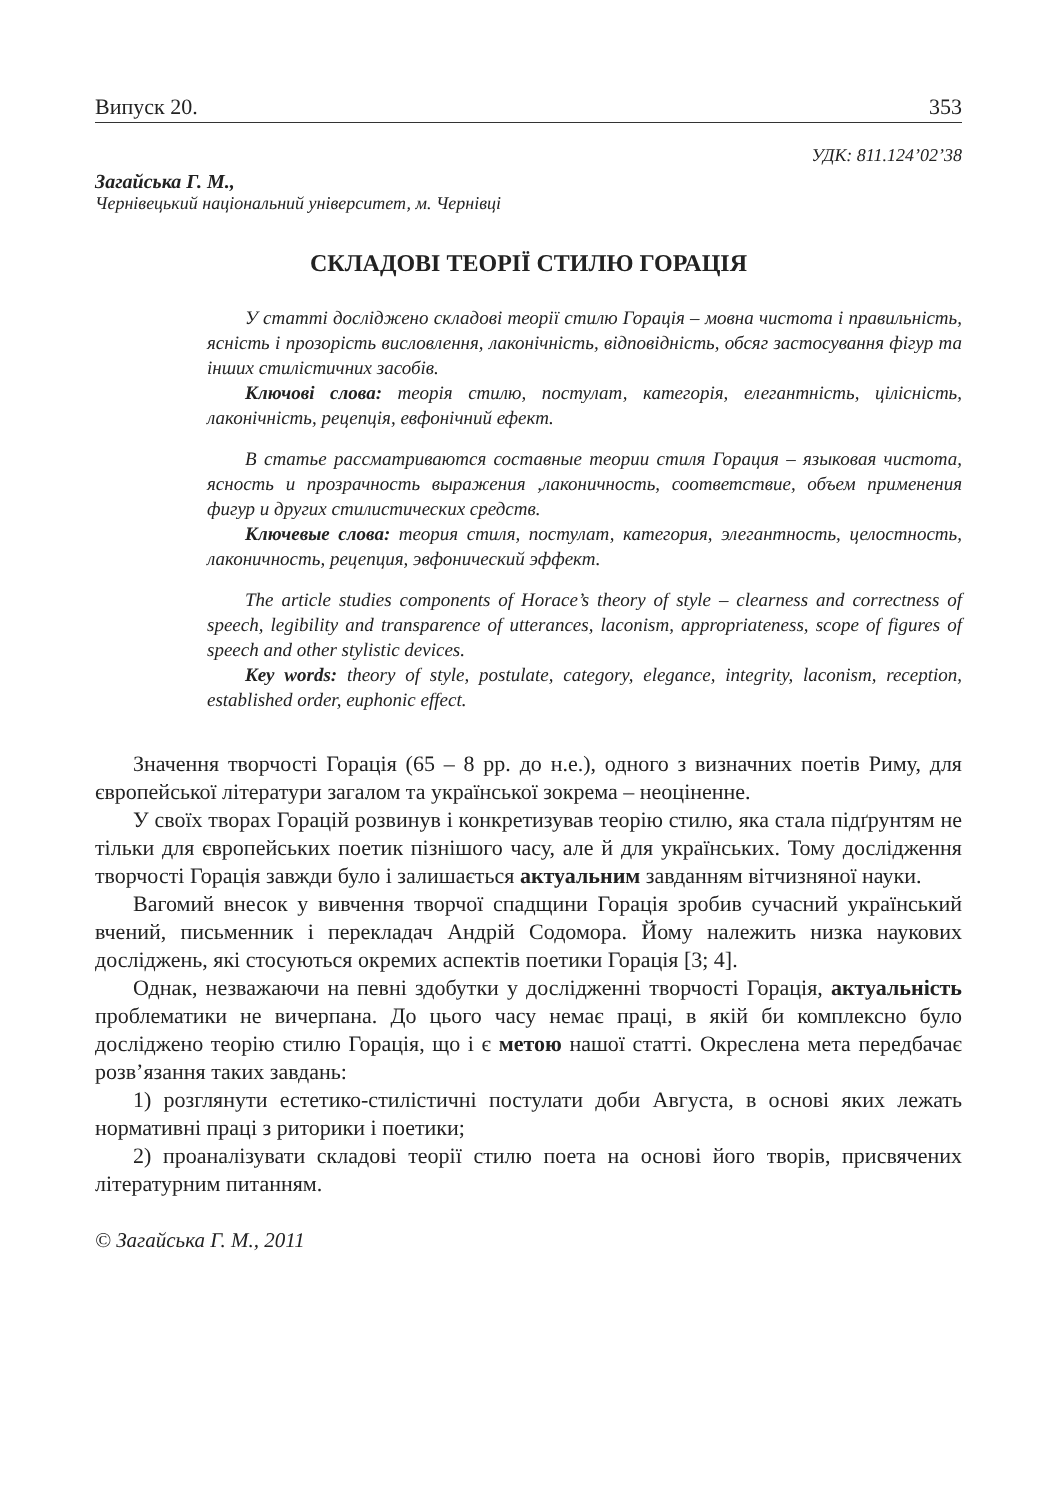Випуск 20. 353
УДК: 811.124’02’38
Загайська Г. М.,
Чернівецький національний університет, м. Чернівці
СКЛАДОВІ ТЕОРІЇ СТИЛЮ ГОРАЦІЯ
У статті досліджено складові теорії стилю Горація – мовна чистота і правильність, ясність і прозорість висловлення, лаконічність, відповідність, обсяг застосування фігур та інших стилістичних засобів.
Ключові слова: теорія стилю, постулат, категорія, елегантність, цілісність, лаконічність, рецепція, евфонічний ефект.
В статье рассматриваются составные теории стиля Горация – языковая чистота, ясность и прозрачность выражения ,лаконичность, соответствие, объем применения фигур и других стилистических средств.
Ключевые слова: теория стиля, постулат, категория, элегантность, целостность, лаконичность, рецепция, эвфонический эффект.
The article studies components of Horace’s theory of style – clearness and correctness of speech, legibility and transparence of utterances, laconism, appropriateness, scope of figures of speech and other stylistic devices.
Key words: theory of style, postulate, category, elegance, integrity, laconism, reception, established order, euphonic effect.
Значення творчості Горація (65 – 8 рр. до н.е.), одного з визначних поетів Риму, для європейської літератури загалом та української зокрема – неоціненне.
У своїх творах Горацій розвинув і конкретизував теорію стилю, яка стала підґрунтям не тільки для європейських поетик пізнішого часу, але й для українських. Тому дослідження творчості Горація завжди було і залишається актуальним завданням вітчизняної науки.
Вагомий внесок у вивчення творчої спадщини Горація зробив сучасний український вчений, письменник і перекладач Андрій Содомора. Йому належить низка наукових досліджень, які стосуються окремих аспектів поетики Горація [3; 4].
Однак, незважаючи на певні здобутки у дослідженні творчості Горація, актуальність проблематики не вичерпана. До цього часу немає праці, в якій би комплексно було досліджено теорію стилю Горація, що і є метою нашої статті. Окреслена мета передбачає розв’язання таких завдань:
1) розглянути естетико-стилістичні постулати доби Августа, в основі яких лежать нормативні праці з риторики і поетики;
2) проаналізувати складові теорії стилю поета на основі його творів, присвячених літературним питанням.
© Загайська Г. М., 2011